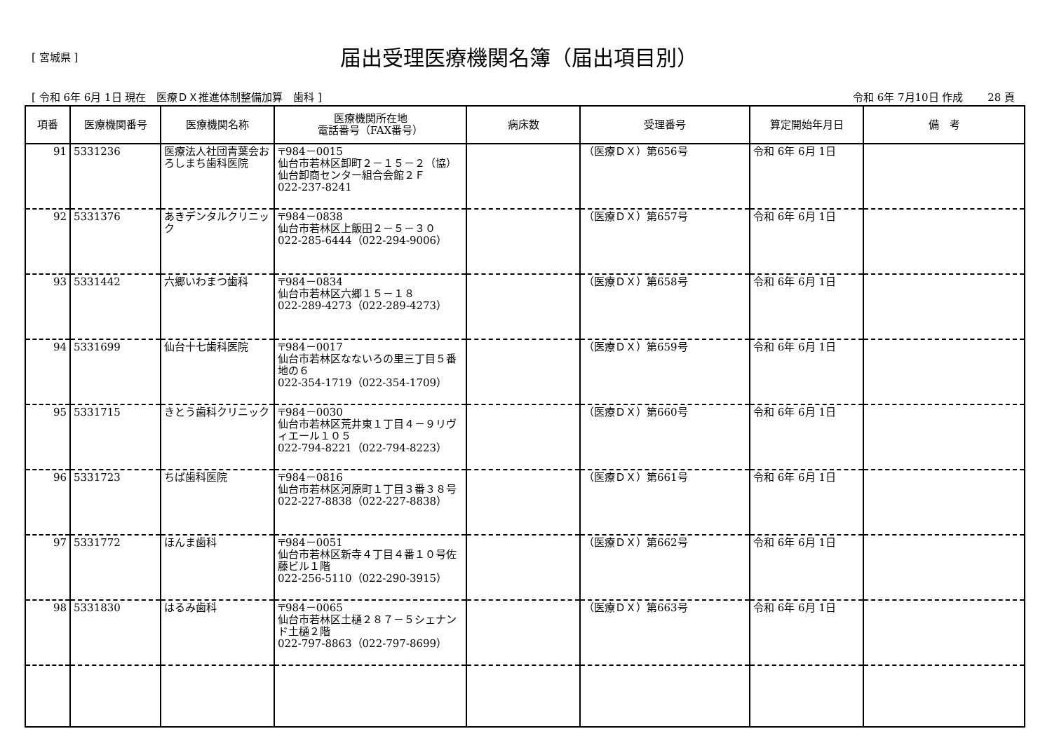[ 宮城県 ]
届出受理医療機関名簿（届出項目別）
[ 令和 6年 6月 1日 現在　医療ＤＸ推進体制整備加算　歯科 ] 令和 6年 7月10日 作成　　 28 頁
| 項番 | 医療機関番号 | 医療機関名称 | 医療機関所在地 電話番号（FAX番号） | 病床数 | 受理番号 | 算定開始年月日 | 備 考 |
| --- | --- | --- | --- | --- | --- | --- | --- |
| 91 | 5331236 | 医療法人社団青葉会おろしまち歯科医院 | 〒984－0015 仙台市若林区卸町２－１５－２（協）仙台卸商センター組合会館２Ｆ 022-237-8241 | | （医療ＤＸ）第656号 | 令和 6年 6月 1日 | |
| 92 | 5331376 | あきデンタルクリニック | 〒984－0838 仙台市若林区上飯田２－５－３０ 022-285-6444（022-294-9006） | | （医療ＤＸ）第657号 | 令和 6年 6月 1日 | |
| 93 | 5331442 | 六郷いわまつ歯科 | 〒984－0834 仙台市若林区六郷１５－１８ 022-289-4273（022-289-4273） | | （医療ＤＸ）第658号 | 令和 6年 6月 1日 | |
| 94 | 5331699 | 仙台十七歯科医院 | 〒984－0017 仙台市若林区なないろの里三丁目５番地の６ 022-354-1719（022-354-1709） | | （医療ＤＸ）第659号 | 令和 6年 6月 1日 | |
| 95 | 5331715 | きとう歯科クリニック | 〒984－0030 仙台市若林区荒井東１丁目４－９リヴィエール１０５ 022-794-8221（022-794-8223） | | （医療ＤＸ）第660号 | 令和 6年 6月 1日 | |
| 96 | 5331723 | ちば歯科医院 | 〒984－0816 仙台市若林区河原町１丁目３番３８号 022-227-8838（022-227-8838） | | （医療ＤＸ）第661号 | 令和 6年 6月 1日 | |
| 97 | 5331772 | ほんま歯科 | 〒984－0051 仙台市若林区新寺４丁目４番１０号佐藤ビル１階 022-256-5110（022-290-3915） | | （医療ＤＸ）第662号 | 令和 6年 6月 1日 | |
| 98 | 5331830 | はるみ歯科 | 〒984－0065 仙台市若林区土樋２８７－５シェナンド土樋２階 022-797-8863（022-797-8699） | | （医療ＤＸ）第663号 | 令和 6年 6月 1日 | |